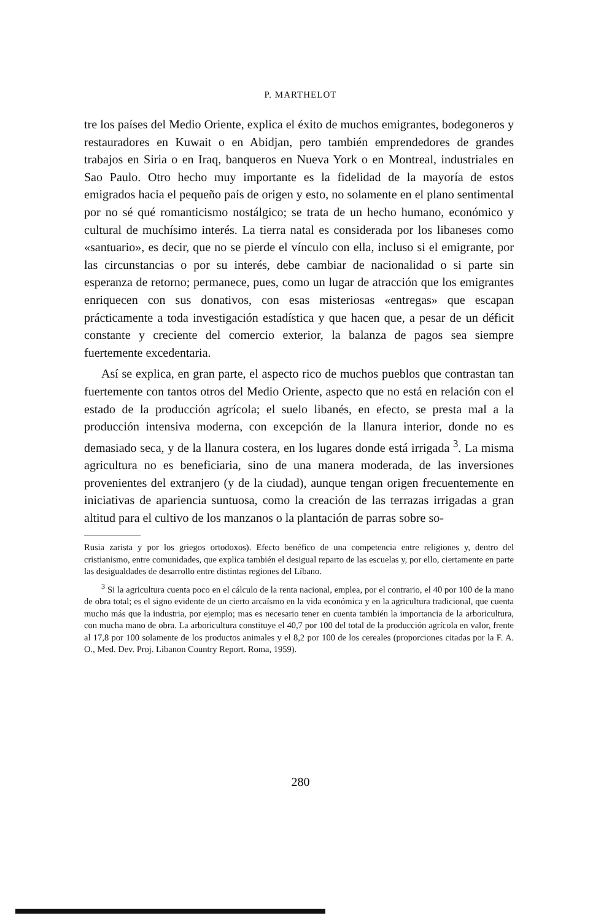P. MARTHELOT
tre los países del Medio Oriente, explica el éxito de muchos emigrantes, bodegoneros y restauradores en Kuwait o en Abidjan, pero también emprendedores de grandes trabajos en Siria o en Iraq, banqueros en Nueva York o en Montreal, industriales en Sao Paulo. Otro hecho muy importante es la fidelidad de la mayoría de estos emigrados hacia el pequeño país de origen y esto, no solamente en el plano sentimental por no sé qué romanticismo nostálgico; se trata de un hecho humano, económico y cultural de muchísimo interés. La tierra natal es considerada por los libaneses como «santuario», es decir, que no se pierde el vínculo con ella, incluso si el emigrante, por las circunstancias o por su interés, debe cambiar de nacionalidad o si parte sin esperanza de retorno; permanece, pues, como un lugar de atracción que los emigrantes enriquecen con sus donativos, con esas misteriosas «entregas» que escapan prácticamente a toda investigación estadística y que hacen que, a pesar de un déficit constante y creciente del comercio exterior, la balanza de pagos sea siempre fuertemente excedentaria.
Así se explica, en gran parte, el aspecto rico de muchos pueblos que contrastan tan fuertemente con tantos otros del Medio Oriente, aspecto que no está en relación con el estado de la producción agrícola; el suelo libanés, en efecto, se presta mal a la producción intensiva moderna, con excepción de la llanura interior, donde no es demasiado seca, y de la llanura costera, en los lugares donde está irrigada <sup>3</sup>. La misma agricultura no es beneficiaria, sino de una manera moderada, de las inversiones provenientes del extranjero (y de la ciudad), aunque tengan origen frecuentemente en iniciativas de apariencia suntuosa, como la creación de las terrazas irrigadas a gran altitud para el cultivo de los manzanos o la plantación de parras sobre so-
Rusia zarista y por los griegos ortodoxos). Efecto benéfico de una competencia entre religiones y, dentro del cristianismo, entre comunidades, que explica también el desigual reparto de las escuelas y, por ello, ciertamente en parte las desigualdades de desarrollo entre distintas regiones del Líbano.
<sup>3</sup> Si la agricultura cuenta poco en el cálculo de la renta nacional, emplea, por el contrario, el 40 por 100 de la mano de obra total; es el signo evidente de un cierto arcaísmo en la vida económica y en la agricultura tradicional, que cuenta mucho más que la industria, por ejemplo; mas es necesario tener en cuenta también la importancia de la arboricultura, con mucha mano de obra. La arboricultura constituye el 40,7 por 100 del total de la producción agrícola en valor, frente al 17,8 por 100 solamente de los productos animales y el 8,2 por 100 de los cereales (proporciones citadas por la F. A. O., Med. Dev. Proj. Libanon Country Report. Roma, 1959).
280